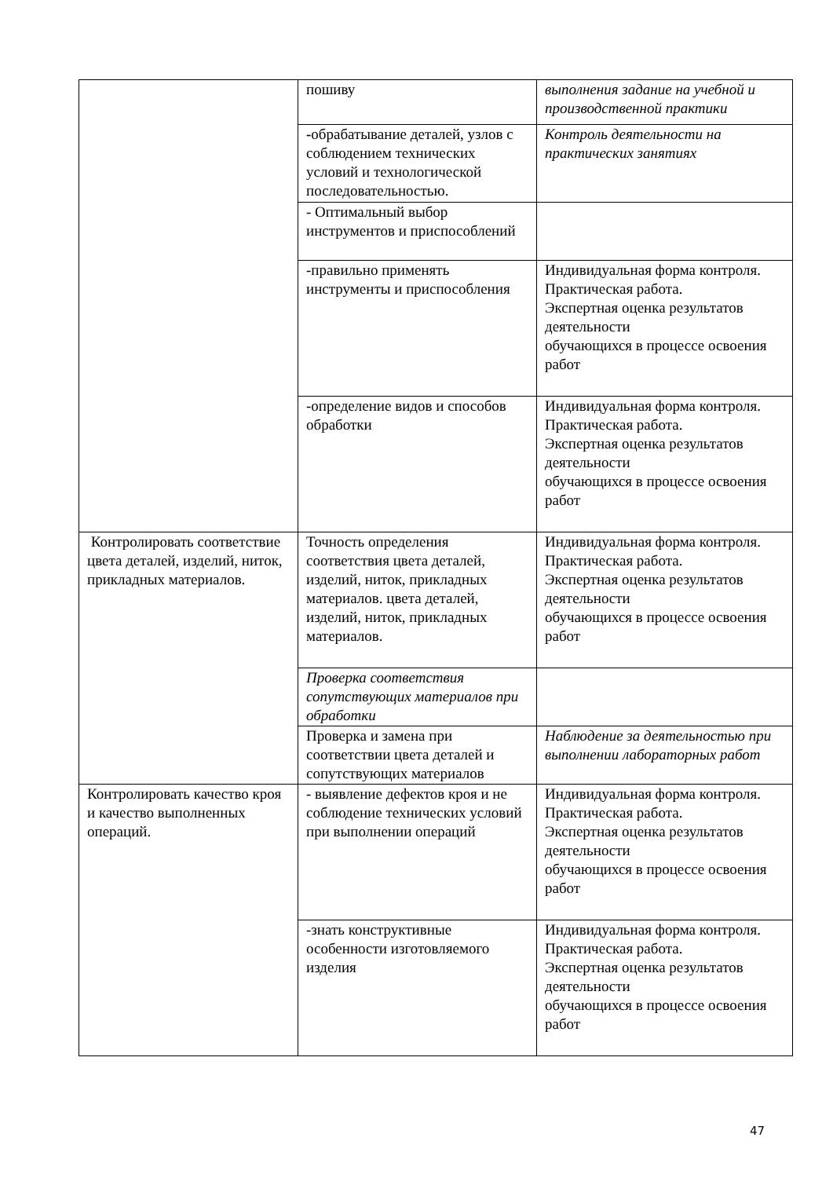| | пошиву | выполнения задание на учебной и производственной практики |
| | - обрабатывание деталей, узлов с соблюдением технических условий и технологической последовательностью. | Контроль деятельности на практических занятиях |
| | - Оптимальный выбор инструментов и приспособлений | |
| | -правильно применять инструменты и приспособления | Индивидуальная форма контроля. Практическая работа. Экспертная оценка результатов деятельности обучающихся в процессе освоения работ |
| | -определение видов и способов обработки | Индивидуальная форма контроля. Практическая работа. Экспертная оценка результатов деятельности обучающихся в процессе освоения работ |
| Контролировать соответствие цвета деталей, изделий, ниток, прикладных материалов. | Точность определения соответствия цвета деталей, изделий, ниток, прикладных материалов. цвета деталей, изделий, ниток, прикладных материалов. | Индивидуальная форма контроля. Практическая работа. Экспертная оценка результатов деятельности обучающихся в процессе освоения работ |
| | Проверка соответствия сопутствующих материалов при обработки | |
| | Проверка и замена при соответствии цвета деталей и сопутствующих материалов | Наблюдение за деятельностью при выполнении лабораторных работ |
| Контролировать качество кроя и качество выполненных операций. | - выявление дефектов кроя и не соблюдение технических условий при выполнении операций | Индивидуальная форма контроля. Практическая работа. Экспертная оценка результатов деятельности обучающихся в процессе освоения работ |
| | -знать конструктивные особенности изготовляемого изделия | Индивидуальная форма контроля. Практическая работа. Экспертная оценка результатов деятельности обучающихся в процессе освоения работ |
47